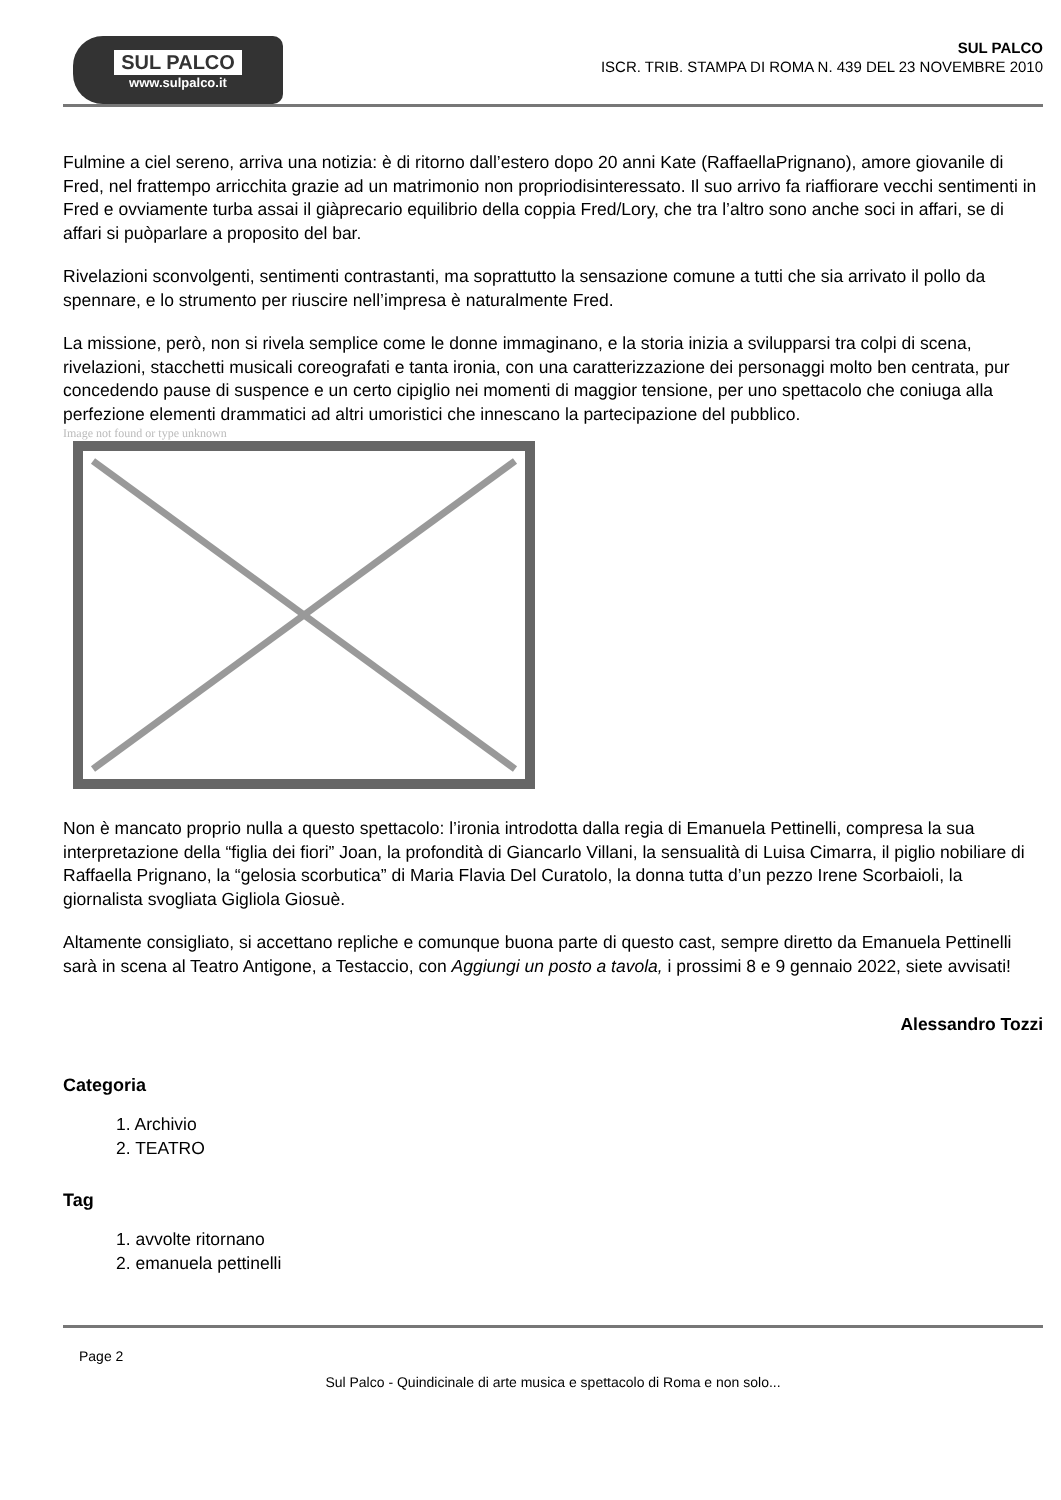SUL PALCO
www.sulpalco.it
SUL PALCO
ISCR. TRIB. STAMPA DI ROMA N. 439 DEL 23 NOVEMBRE 2010
Fulmine a ciel sereno, arriva una notizia: è di ritorno dall’estero dopo 20 anni Kate (RaffaellaPrignano), amore giovanile di Fred, nel frattempo arricchita grazie ad un matrimonio non propriodisinteressato. Il suo arrivo fa riaffiorare vecchi sentimenti in Fred e ovviamente turba assai il giàprecario equilibrio della coppia Fred/Lory, che tra l’altro sono anche soci in affari, se di affari si puòparlare a proposito del bar.
Rivelazioni sconvolgenti, sentimenti contrastanti, ma soprattutto la sensazione comune a tutti che sia arrivato il pollo da spennare, e lo strumento per riuscire nell’impresa è naturalmente Fred.
La missione, però, non si rivela semplice come le donne immaginano, e la storia inizia a svilupparsi tra colpi di scena, rivelazioni, stacchetti musicali coreografati e tanta ironia, con una caratterizzazione dei personaggi molto ben centrata, pur concedendo pause di suspence e un certo cipiglio nei momenti di maggior tensione, per uno spettacolo che coniuga alla perfezione elementi drammatici ad altri umoristici che innescano la partecipazione del pubblico.
Image not found or type unknown
Non è mancato proprio nulla a questo spettacolo: l’ironia introdotta dalla regia di Emanuela Pettinelli, compresa la sua interpretazione della “figlia dei fiori” Joan, la profondità di Giancarlo Villani, la sensualità di Luisa Cimarra, il piglio nobiliare di Raffaella Prignano, la “gelosia scorbutica” di Maria Flavia Del Curatolo, la donna tutta d’un pezzo Irene Scorbaioli, la giornalista svogliata Gigliola Giosuè.
Altamente consigliato, si accettano repliche e comunque buona parte di questo cast, sempre diretto da Emanuela Pettinelli sarà in scena al Teatro Antigone, a Testaccio, con Aggiungi un posto a tavola, i prossimi 8 e 9 gennaio 2022, siete avvisati!
Alessandro Tozzi
Categoria
1. Archivio
2. TEATRO
Tag
1. avvolte ritornano
2. emanuela pettinelli
Page 2
Sul Palco - Quindicinale di arte musica e spettacolo di Roma e non solo...